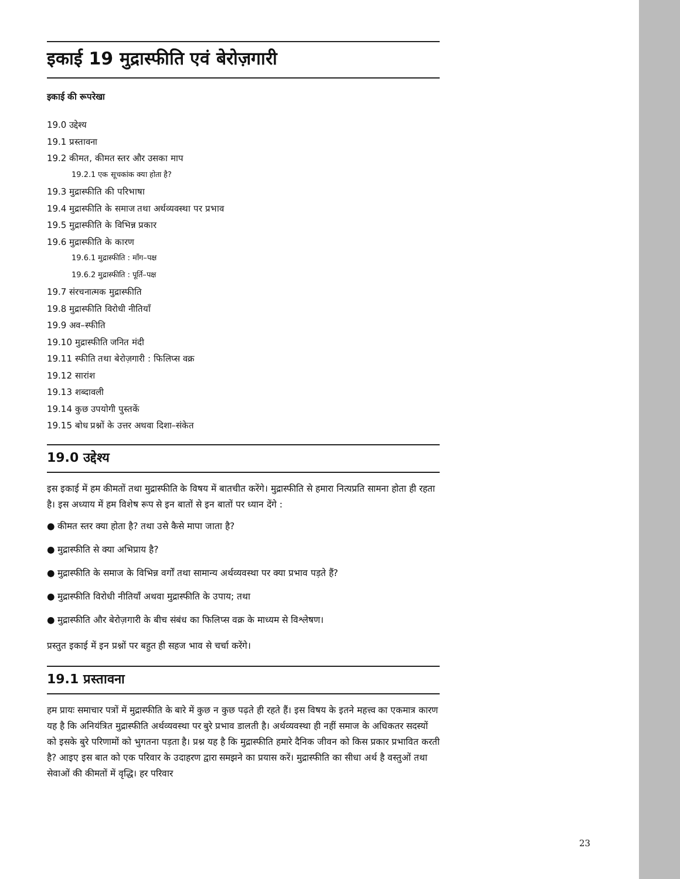इकाई 19 मुद्रास्फीति एवं बेरोज़गारी
इकाई की रूपरेखा
19.0 उद्देश्य
19.1 प्रस्तावना
19.2 कीमत, कीमत स्तर और उसका माप
19.2.1 एक सूचकांक क्या होता है?
19.3 मुद्रास्फीति की परिभाषा
19.4 मुद्रास्फीति के समाज तथा अर्थव्यवस्था पर प्रभाव
19.5 मुद्रास्फीति के विभिन्न प्रकार
19.6 मुद्रास्फीति के कारण
19.6.1 मुद्रास्फीति : माँग–पक्ष
19.6.2 मुद्रास्फीति : पूर्ति–पक्ष
19.7 संरचनात्मक मुद्रास्फीति
19.8 मुद्रास्फीति विरोधी नीतियाँ
19.9 अव–स्फीति
19.10 मुद्रास्फीति जनित मंदी
19.11 स्फीति तथा बेरोज़गारी : फिलिप्स वक्र
19.12 सारांश
19.13 शब्दावली
19.14 कुछ उपयोगी पुस्तकें
19.15 बोध प्रश्नों के उत्तर अथवा दिशा–संकेत
19.0 उद्देश्य
इस इकाई में हम कीमतों तथा मुद्रास्फीति के विषय में बातचीत करेंगे। मुद्रास्फीति से हमारा नित्यप्रति सामना होता ही रहता है। इस अध्याय में हम विशेष रूप से इन बातों से इन बातों पर ध्यान देंगे :
● कीमत स्तर क्या होता है? तथा उसे कैसे मापा जाता है?
● मुद्रास्फीति से क्या अभिप्राय है?
● मुद्रास्फीति के समाज के विभिन्न वर्गों तथा सामान्य अर्थव्यवस्था पर क्या प्रभाव पड़ते हैं?
● मुद्रास्फीति विरोधी नीतियाँ अथवा मुद्रास्फीति के उपाय; तथा
● मुद्रास्फीति और बेरोज़गारी के बीच संबंध का फिलिप्स वक्र के माध्यम से विश्लेषण।
प्रस्तुत इकाई में इन प्रश्नों पर बहुत ही सहज भाव से चर्चा करेंगे।
19.1 प्रस्तावना
हम प्रायः समाचार पत्रों में मुद्रास्फीति के बारे में कुछ न कुछ पढ़ते ही रहते हैं। इस विषय के इतने महत्त्व का एकमात्र कारण यह है कि अनियंत्रित मुद्रास्फीति अर्थव्यवस्था पर बुरे प्रभाव डालती है। अर्थव्यवस्था ही नहीं समाज के अधिकतर सदस्यों को इसके बुरे परिणामों को भुगतना पड़ता है। प्रश्न यह है कि मुद्रास्फीति हमारे दैनिक जीवन को किस प्रकार प्रभावित करती है? आइए इस बात को एक परिवार के उदाहरण द्वारा समझने का प्रयास करें। मुद्रास्फीति का सीधा अर्थ है वस्तुओं तथा सेवाओं की कीमतों में वृद्धि। हर परिवार
23